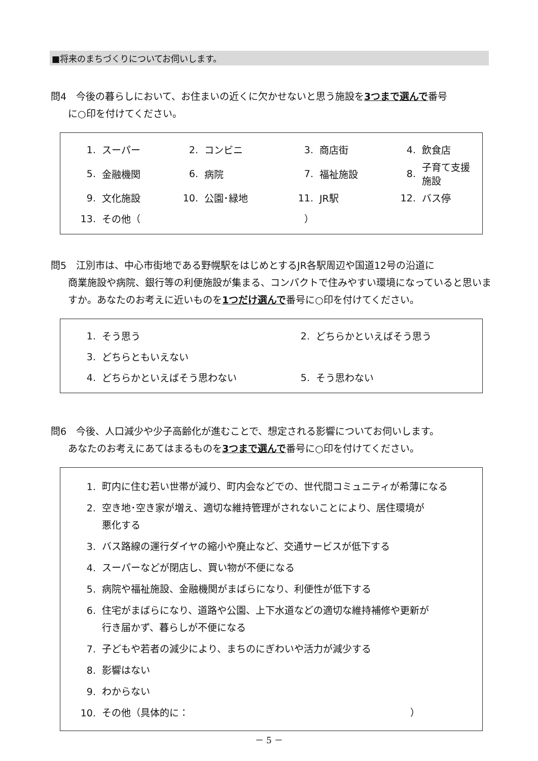■将来のまちづくりについてお伺いします。
問4　今後の暮らしにおいて、お住まいの近くに欠かせないと思う施設を3つまで選んで番号
に○印を付けてください。
| 1. | スーパー | 2. | コンビニ | 3. | 商店街 | 4. | 飲食店 |
| 5. | 金融機関 | 6. | 病院 | 7. | 福祉施設 | 8. | 子育て支援施設 |
| 9. | 文化施設 | 10. | 公園･緑地 | 11. | JR駅 | 12. | バス停 |
| 13. | その他（ ） | | | | | | |
問5　江別市は、中心市街地である野幌駅をはじめとするJR各駅周辺や国道12号の沿道に
商業施設や病院、銀行等の利便施設が集まる、コンパクトで住みやすい環境になっていると思いますか。あなたのお考えに近いものを1つだけ選んで番号に○印を付けてください。
| 1. | そう思う | 2. | どちらかといえばそう思う |
| 3. | どちらともいえない | | |
| 4. | どちらかといえばそう思わない | 5. | そう思わない |
問6　今後、人口減少や少子高齢化が進むことで、想定される影響についてお伺いします。
あなたのお考えにあてはまるものを3つまで選んで番号に○印を付けてください。
1. 町内に住む若い世帯が減り、町内会などでの、世代間コミュニティが希薄になる
2. 空き地･空き家が増え、適切な維持管理がされないことにより、居住環境が
悪化する
3. バス路線の運行ダイヤの縮小や廃止など、交通サービスが低下する
4. スーパーなどが閉店し、買い物が不便になる
5. 病院や福祉施設、金融機関がまばらになり、利便性が低下する
6. 住宅がまばらになり、道路や公園、上下水道などの適切な維持補修や更新が
行き届かず、暮らしが不便になる
7. 子どもや若者の減少により、まちのにぎわいや活力が減少する
8. 影響はない
9. わからない
10. その他（具体的に：　　　　　　　　　　　　　　　　　　　　　　　）
－ 5 －